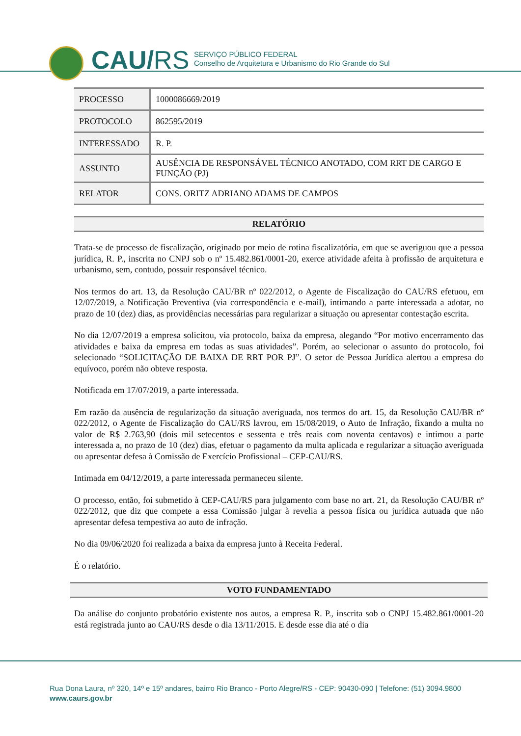CAU/RS
SERVIÇO PÚBLICO FEDERAL
Conselho de Arquitetura e Urbanismo do Rio Grande do Sul
| PROCESSO | 1000086669/2019 |
| PROTOCOLO | 862595/2019 |
| INTERESSADO | R. P. |
| ASSUNTO | AUSÊNCIA DE RESPONSÁVEL TÉCNICO ANOTADO, COM RRT DE CARGO E FUNÇÃO (PJ) |
| RELATOR | CONS. ORITZ ADRIANO ADAMS DE CAMPOS |
RELATÓRIO
Trata-se de processo de fiscalização, originado por meio de rotina fiscalizatória, em que se averiguou que a pessoa jurídica, R. P., inscrita no CNPJ sob o nº 15.482.861/0001-20, exerce atividade afeita à profissão de arquitetura e urbanismo, sem, contudo, possuir responsável técnico.
Nos termos do art. 13, da Resolução CAU/BR nº 022/2012, o Agente de Fiscalização do CAU/RS efetuou, em 12/07/2019, a Notificação Preventiva (via correspondência e e-mail), intimando a parte interessada a adotar, no prazo de 10 (dez) dias, as providências necessárias para regularizar a situação ou apresentar contestação escrita.
No dia 12/07/2019 a empresa solicitou, via protocolo, baixa da empresa, alegando “Por motivo encerramento das atividades e baixa da empresa em todas as suas atividades”. Porém, ao selecionar o assunto do protocolo, foi selecionado “SOLICITAÇÃO DE BAIXA DE RRT POR PJ”. O setor de Pessoa Jurídica alertou a empresa do equívoco, porém não obteve resposta.
Notificada em 17/07/2019, a parte interessada.
Em razão da ausência de regularização da situação averiguada, nos termos do art. 15, da Resolução CAU/BR nº 022/2012, o Agente de Fiscalização do CAU/RS lavrou, em 15/08/2019, o Auto de Infração, fixando a multa no valor de R$ 2.763,90 (dois mil setecentos e sessenta e três reais com noventa centavos) e intimou a parte interessada a, no prazo de 10 (dez) dias, efetuar o pagamento da multa aplicada e regularizar a situação averiguada ou apresentar defesa à Comissão de Exercício Profissional – CEP-CAU/RS.
Intimada em 04/12/2019, a parte interessada permaneceu silente.
O processo, então, foi submetido à CEP-CAU/RS para julgamento com base no art. 21, da Resolução CAU/BR nº 022/2012, que diz que compete a essa Comissão julgar à revelia a pessoa física ou jurídica autuada que não apresentar defesa tempestiva ao auto de infração.
No dia 09/06/2020 foi realizada a baixa da empresa junto à Receita Federal.
É o relatório.
VOTO FUNDAMENTADO
Da análise do conjunto probatório existente nos autos, a empresa R. P., inscrita sob o CNPJ 15.482.861/0001-20 está registrada junto ao CAU/RS desde o dia 13/11/2015. E desde esse dia até o dia
Rua Dona Laura, nº 320, 14º e 15º andares, bairro Rio Branco - Porto Alegre/RS - CEP: 90430-090 | Telefone: (51) 3094.9800
www.caurs.gov.br